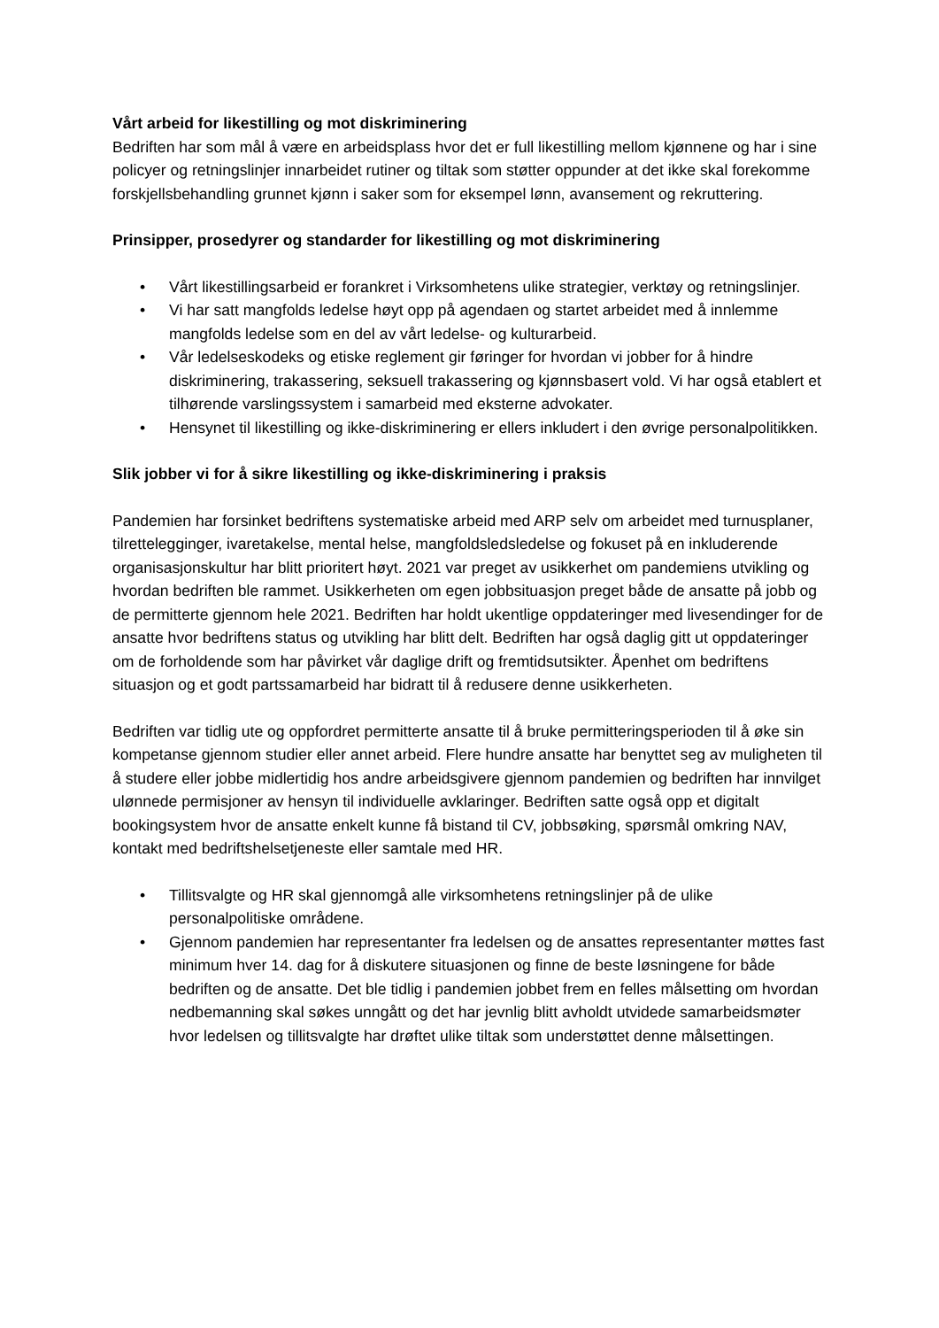Vårt arbeid for likestilling og mot diskriminering
Bedriften har som mål å være en arbeidsplass hvor det er full likestilling mellom kjønnene og har i sine policyer og retningslinjer innarbeidet rutiner og tiltak som støtter oppunder at det ikke skal forekomme forskjellsbehandling grunnet kjønn i saker som for eksempel lønn, avansement og rekruttering.
Prinsipper, prosedyrer og standarder for likestilling og mot diskriminering
• Vårt likestillingsarbeid er forankret i Virksomhetens ulike strategier, verktøy og retningslinjer.
• Vi har satt mangfolds ledelse høyt opp på agendaen og startet arbeidet med å innlemme mangfolds ledelse som en del av vårt ledelse- og kulturarbeid.
• Vår ledelseskodeks og etiske reglement gir føringer for hvordan vi jobber for å hindre diskriminering, trakassering, seksuell trakassering og kjønnsbasert vold. Vi har også etablert et tilhørende varslingssystem i samarbeid med eksterne advokater.
• Hensynet til likestilling og ikke-diskriminering er ellers inkludert i den øvrige personalpolitikken.
Slik jobber vi for å sikre likestilling og ikke-diskriminering i praksis
Pandemien har forsinket bedriftens systematiske arbeid med ARP selv om arbeidet med turnusplaner, tilrettelegginger, ivaretakelse, mental helse, mangfoldsledsledelse og fokuset på en inkluderende organisasjonskultur har blitt prioritert høyt. 2021 var preget av usikkerhet om pandemiens utvikling og hvordan bedriften ble rammet. Usikkerheten om egen jobbsituasjon preget både de ansatte på jobb og de permitterte gjennom hele 2021. Bedriften har holdt ukentlige oppdateringer med livesendinger for de ansatte hvor bedriftens status og utvikling har blitt delt. Bedriften har også daglig gitt ut oppdateringer om de forholdende som har påvirket vår daglige drift og fremtidsutsikter. Åpenhet om bedriftens situasjon og et godt partssamarbeid har bidratt til å redusere denne usikkerheten.
Bedriften var tidlig ute og oppfordret permitterte ansatte til å bruke permitteringsperioden til å øke sin kompetanse gjennom studier eller annet arbeid. Flere hundre ansatte har benyttet seg av muligheten til å studere eller jobbe midlertidig hos andre arbeidsgivere gjennom pandemien og bedriften har innvilget ulønnede permisjoner av hensyn til individuelle avklaringer. Bedriften satte også opp et digitalt bookingsystem hvor de ansatte enkelt kunne få bistand til CV, jobbsøking, spørsmål omkring NAV, kontakt med bedriftshelsetjeneste eller samtale med HR.
• Tillitsvalgte og HR skal gjennomgå alle virksomhetens retningslinjer på de ulike personalpolitiske områdene.
• Gjennom pandemien har representanter fra ledelsen og de ansattes representanter møttes fast minimum hver 14. dag for å diskutere situasjonen og finne de beste løsningene for både bedriften og de ansatte. Det ble tidlig i pandemien jobbet frem en felles målsetting om hvordan nedbemanning skal søkes unngått og det har jevnlig blitt avholdt utvidede samarbeidsmøter hvor ledelsen og tillitsvalgte har drøftet ulike tiltak som understøttet denne målsettingen.